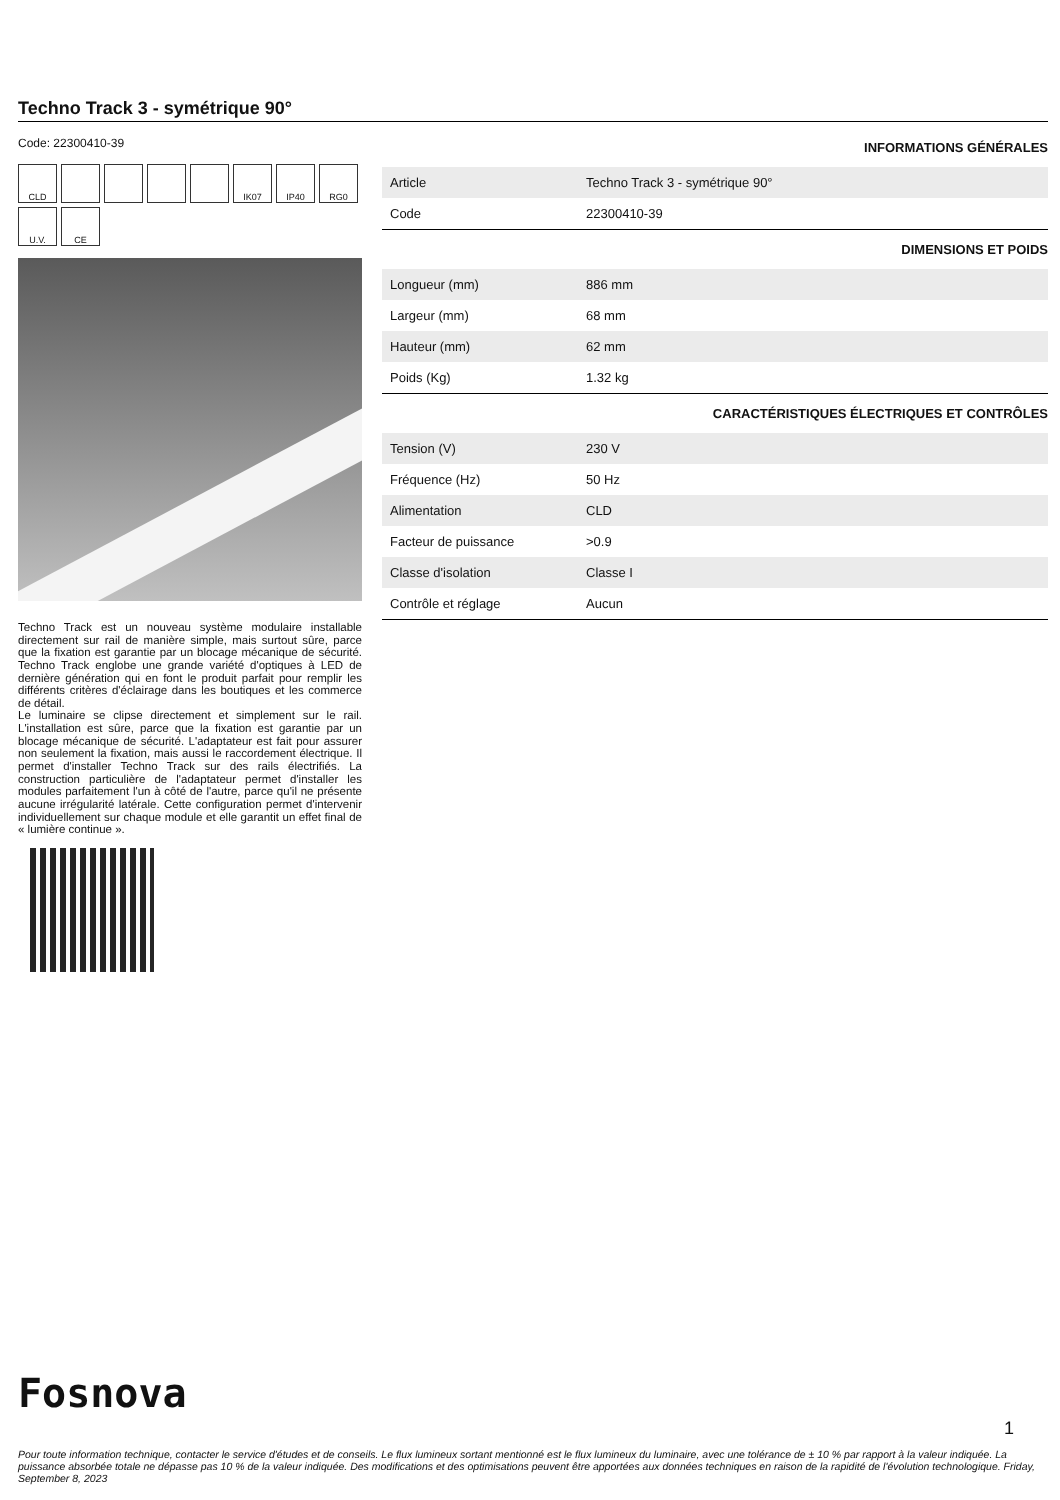Techno Track 3 - symétrique 90°
Code: 22300410-39
CLD
IK07
IP40
RG0
U.V.
CE
Techno Track est un nouveau système modulaire installable directement sur rail de manière simple, mais surtout sûre, parce que la fixation est garantie par un blocage mécanique de sécurité. Techno Track englobe une grande variété d'optiques à LED de dernière génération qui en font le produit parfait pour remplir les différents critères d'éclairage dans les boutiques et les commerce de détail.
Le luminaire se clipse directement et simplement sur le rail. L'installation est sûre, parce que la fixation est garantie par un blocage mécanique de sécurité. L'adaptateur est fait pour assurer non seulement la fixation, mais aussi le raccordement électrique. Il permet d'installer Techno Track sur des rails électrifiés. La construction particulière de l'adaptateur permet d'installer les modules parfaitement l'un à côté de l'autre, parce qu'il ne présente aucune irrégularité latérale. Cette configuration permet d'intervenir individuellement sur chaque module et elle garantit un effet final de « lumière continue ».
INFORMATIONS GÉNÉRALES
| Article | Techno Track 3 - symétrique 90° |
| Code | 22300410-39 |
DIMENSIONS ET POIDS
| Longueur (mm) | 886 mm |
| Largeur (mm) | 68 mm |
| Hauteur (mm) | 62 mm |
| Poids (Kg) | 1.32 kg |
CARACTÉRISTIQUES ÉLECTRIQUES ET CONTRÔLES
| Tension (V) | 230 V |
| Fréquence (Hz) | 50 Hz |
| Alimentation | CLD |
| Facteur de puissance | >0.9 |
| Classe d'isolation | Classe I |
| Contrôle et réglage | Aucun |
Fosnova
1
Pour toute information technique, contacter le service d'études et de conseils. Le flux lumineux sortant mentionné est le flux lumineux du luminaire, avec une tolérance de ± 10 % par rapport à la valeur indiquée. La puissance absorbée totale ne dépasse pas 10 % de la valeur indiquée. Des modifications et des optimisations peuvent être apportées aux données techniques en raison de la rapidité de l'évolution technologique. Friday, September 8, 2023